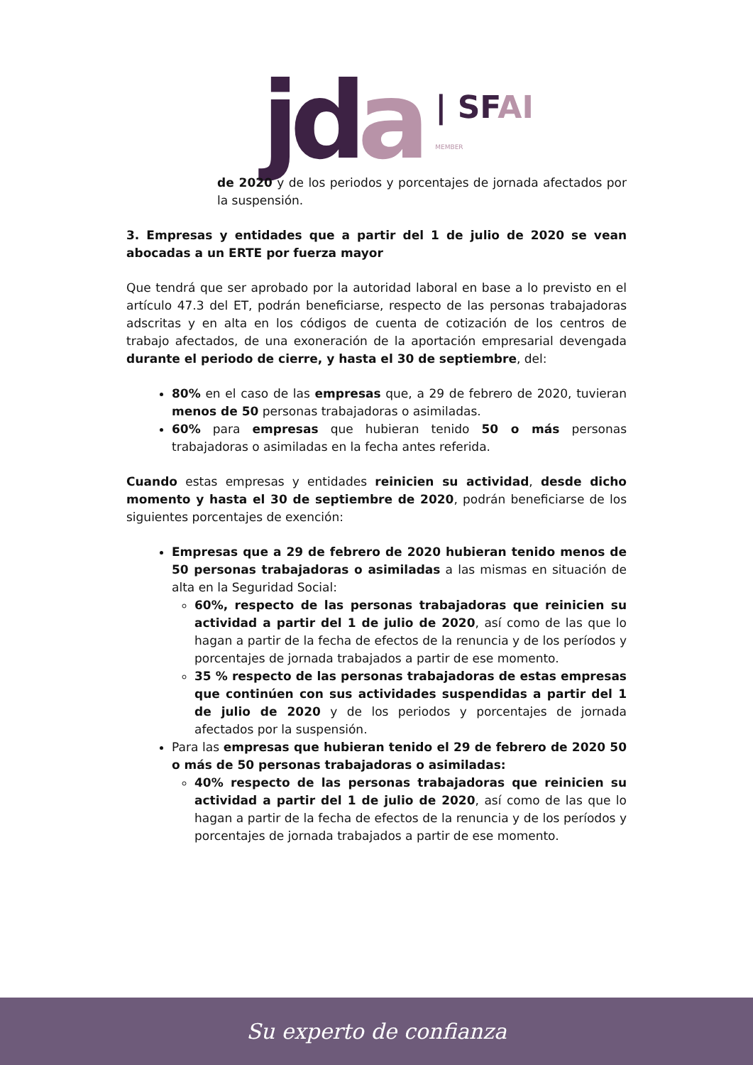jda
| SFAI
MEMBER
de 2020 y de los periodos y porcentajes de jornada afectados por la suspensión.
3. Empresas y entidades que a partir del 1 de julio de 2020 se vean abocadas a un ERTE por fuerza mayor
Que tendrá que ser aprobado por la autoridad laboral en base a lo previsto en el artículo 47.3 del ET, podrán beneficiarse, respecto de las personas trabajadoras adscritas y en alta en los códigos de cuenta de cotización de los centros de trabajo afectados, de una exoneración de la aportación empresarial devengada durante el periodo de cierre, y hasta el 30 de septiembre, del:
80% en el caso de las empresas que, a 29 de febrero de 2020, tuvieran menos de 50 personas trabajadoras o asimiladas.
60% para empresas que hubieran tenido 50 o más personas trabajadoras o asimiladas en la fecha antes referida.
Cuando estas empresas y entidades reinicien su actividad, desde dicho momento y hasta el 30 de septiembre de 2020, podrán beneficiarse de los siguientes porcentajes de exención:
Empresas que a 29 de febrero de 2020 hubieran tenido menos de 50 personas trabajadoras o asimiladas a las mismas en situación de alta en la Seguridad Social:
60%, respecto de las personas trabajadoras que reinicien su actividad a partir del 1 de julio de 2020, así como de las que lo hagan a partir de la fecha de efectos de la renuncia y de los períodos y porcentajes de jornada trabajados a partir de ese momento.
35 % respecto de las personas trabajadoras de estas empresas que continúen con sus actividades suspendidas a partir del 1 de julio de 2020 y de los periodos y porcentajes de jornada afectados por la suspensión.
Para las empresas que hubieran tenido el 29 de febrero de 2020 50 o más de 50 personas trabajadoras o asimiladas:
40% respecto de las personas trabajadoras que reinicien su actividad a partir del 1 de julio de 2020, así como de las que lo hagan a partir de la fecha de efectos de la renuncia y de los períodos y porcentajes de jornada trabajados a partir de ese momento.
Su experto de confianza